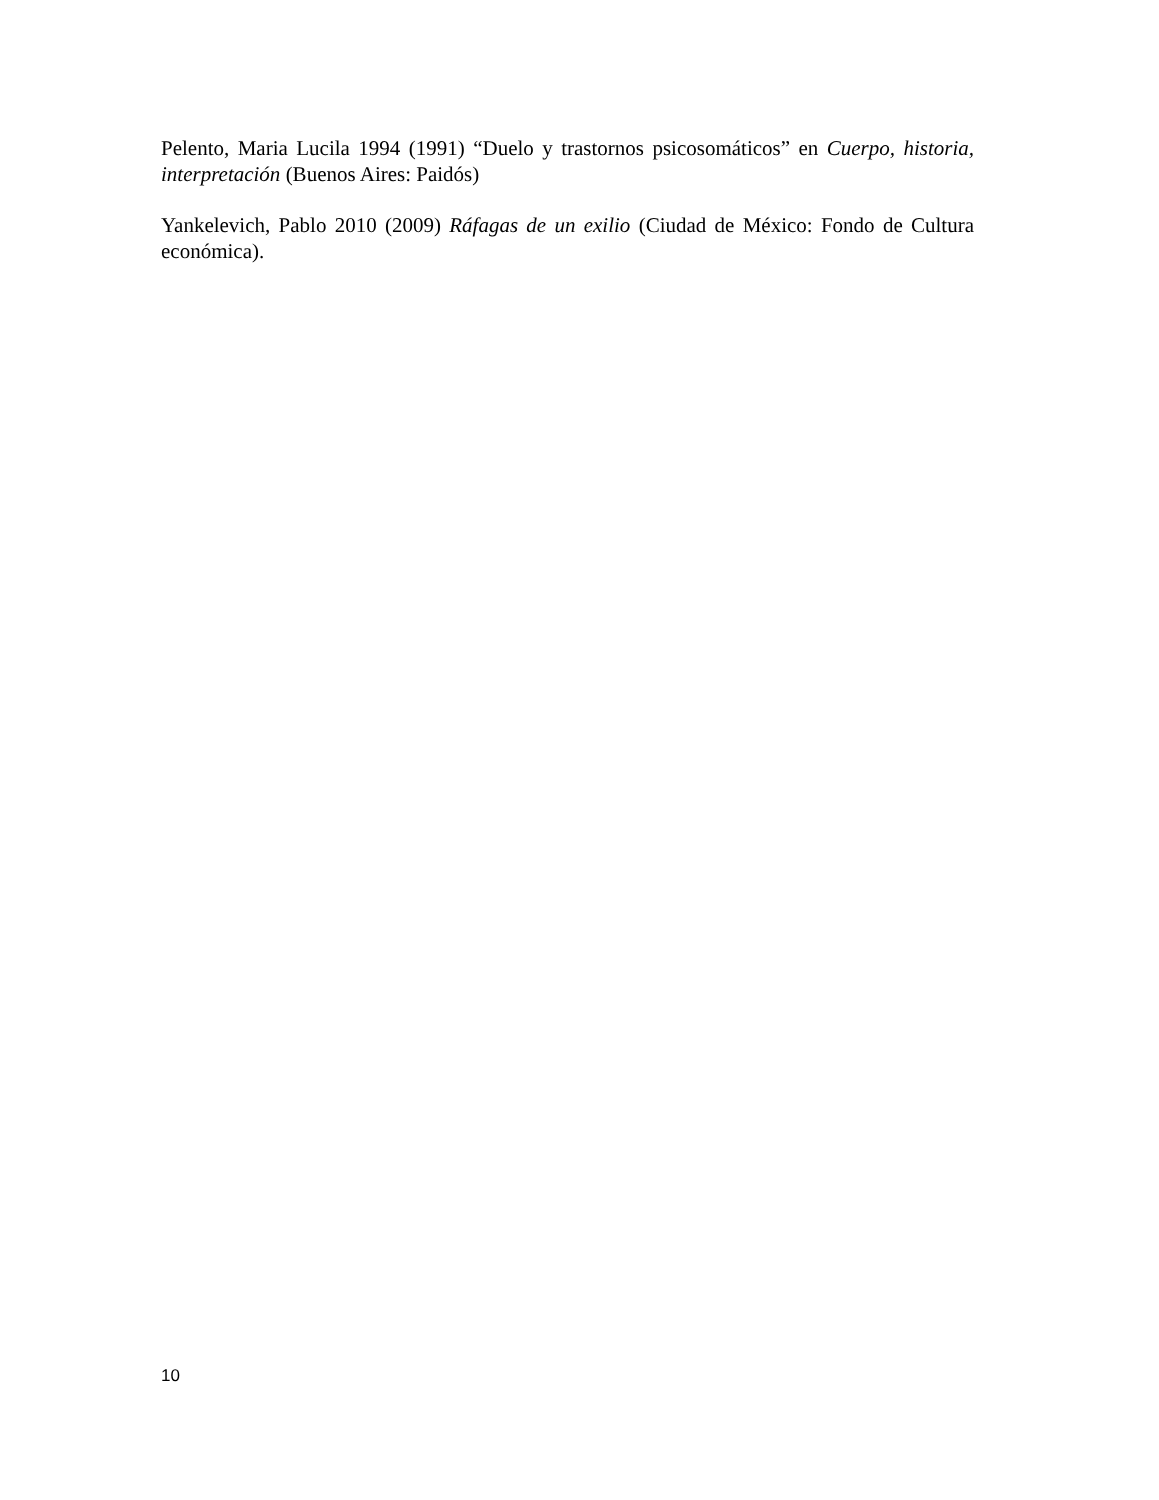Pelento, Maria Lucila 1994 (1991) “Duelo y trastornos psicosomáticos” en Cuerpo, historia, interpretación (Buenos Aires: Paidós)
Yankelevich, Pablo 2010 (2009) Ráfagas de un exilio (Ciudad de México: Fondo de Cultura económica).
10